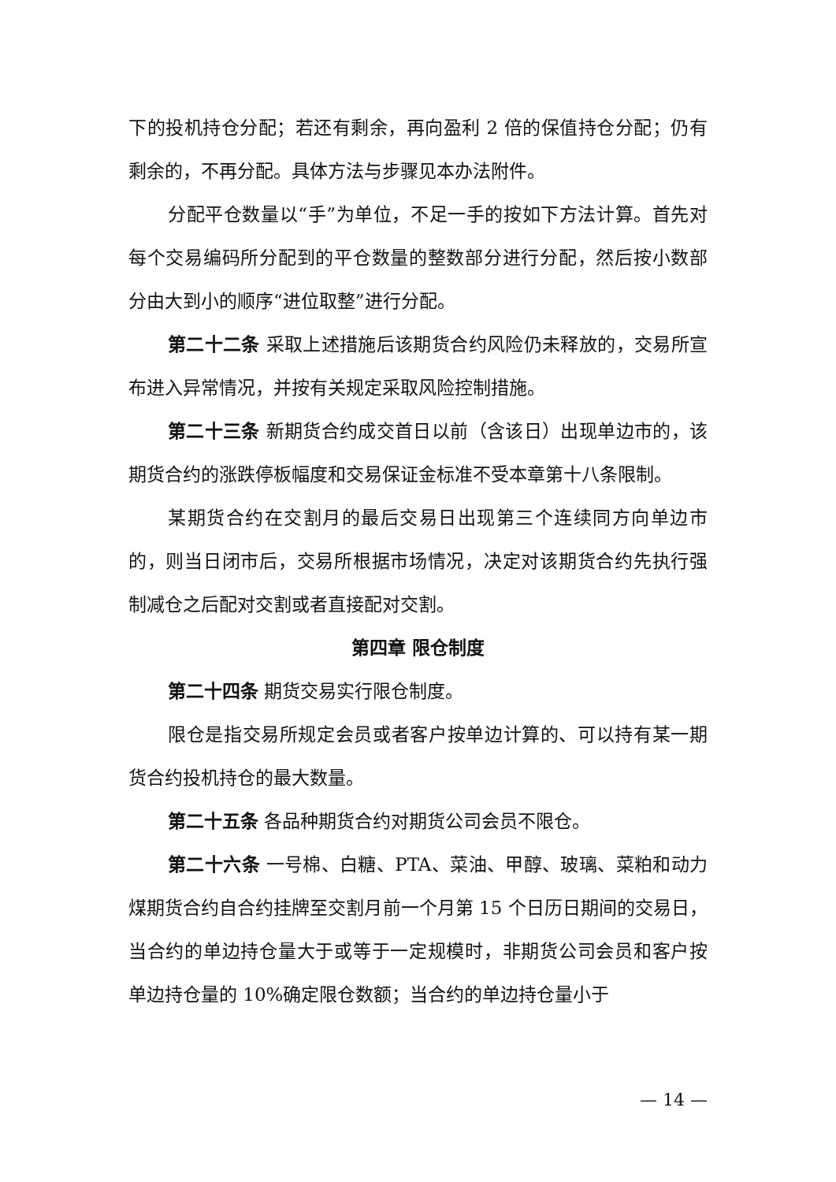下的投机持仓分配；若还有剩余，再向盈利 2 倍的保值持仓分配；仍有剩余的，不再分配。具体方法与步骤见本办法附件。
分配平仓数量以“手”为单位，不足一手的按如下方法计算。首先对每个交易编码所分配到的平仓数量的整数部分进行分配，然后按小数部分由大到小的顺序“进位取整”进行分配。
第二十二条 采取上述措施后该期货合约风险仍未释放的，交易所宣布进入异常情况，并按有关规定采取风险控制措施。
第二十三条 新期货合约成交首日以前（含该日）出现单边市的，该期货合约的涨跌停板幅度和交易保证金标准不受本章第十八条限制。
某期货合约在交割月的最后交易日出现第三个连续同方向单边市的，则当日闭市后，交易所根据市场情况，决定对该期货合约先执行强制减仓之后配对交割或者直接配对交割。
第四章 限仓制度
第二十四条 期货交易实行限仓制度。
限仓是指交易所规定会员或者客户按单边计算的、可以持有某一期货合约投机持仓的最大数量。
第二十五条 各品种期货合约对期货公司会员不限仓。
第二十六条 一号棉、白糖、PTA、菜油、甲醇、玻璃、菜粕和动力煤期货合约自合约挂牌至交割月前一个月第 15 个日历日期间的交易日，当合约的单边持仓量大于或等于一定规模时，非期货公司会员和客户按单边持仓量的 10%确定限仓数额；当合约的单边持仓量小于
— 14 —